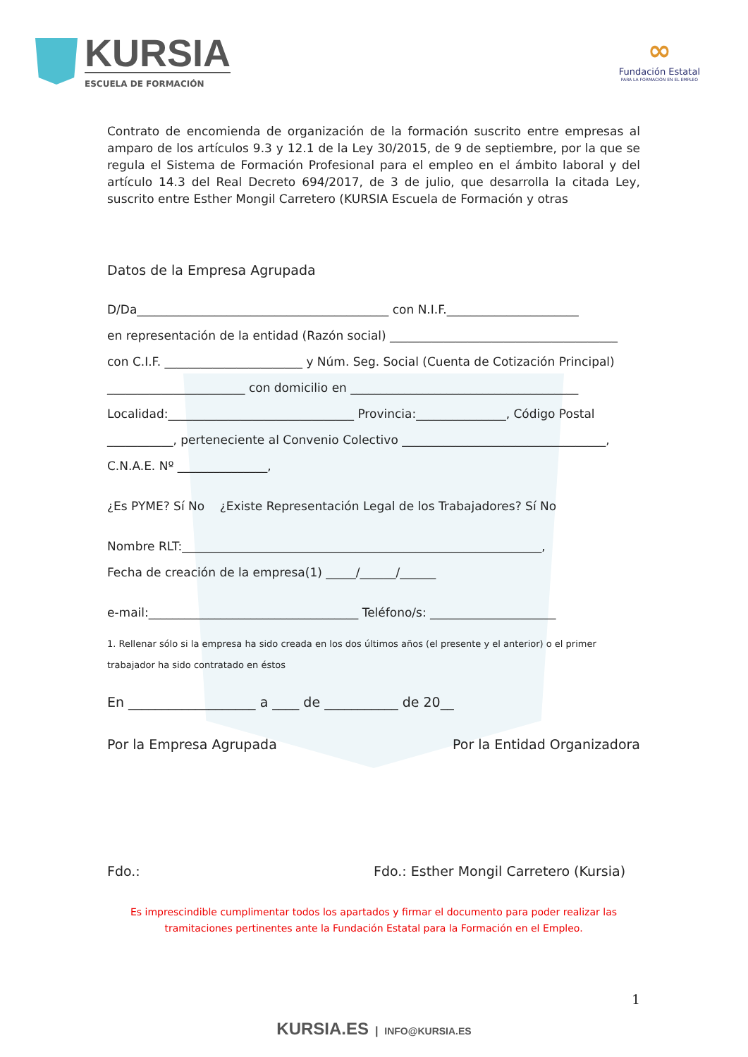KURSIA
ESCUELA DE FORMACIÓN
∞
Fundación Estatal
PARA LA FORMACIÓN EN EL EMPLEO
Contrato de encomienda de organización de la formación suscrito entre empresas al amparo de los artículos 9.3 y 12.1 de la Ley 30/2015, de 9 de septiembre, por la que se regula el Sistema de Formación Profesional para el empleo en el ámbito laboral y del artículo 14.3 del Real Decreto 694/2017, de 3 de julio, que desarrolla la citada Ley, suscrito entre Esther Mongil Carretero (KURSIA Escuela de Formación y otras
Datos de la Empresa Agrupada
D/Da__________________________________________ con N.I.F.______________________
en representación de la entidad (Razón social) ______________________________________
con C.I.F. _______________________ y Núm. Seg. Social (Cuenta de Cotización Principal)
_______________________ con domicilio en ______________________________________
Localidad:_______________________________ Provincia:_______________, Código Postal
___________, perteneciente al Convenio Colectivo __________________________________,
C.N.A.E. Nº _______________,
¿Es PYME? Sí No ¿Existe Representación Legal de los Trabajadores? Sí No
Nombre RLT:____________________________________________________________,
Fecha de creación de la empresa(1) _____/______/______
e-mail:___________________________________ Teléfono/s: _____________________
1. Rellenar sólo si la empresa ha sido creada en los dos últimos años (el presente y el anterior) o el primer trabajador ha sido contratado en éstos
En ___________________ a ____ de ___________ de 20__
Por la Empresa Agrupada Por la Entidad Organizadora
Fdo.: Fdo.: Esther Mongil Carretero (Kursia)
Es imprescindible cumplimentar todos los apartados y firmar el documento para poder realizar las tramitaciones pertinentes ante la Fundación Estatal para la Formación en el Empleo.
1
KURSIA.ES | INFO@KURSIA.ES